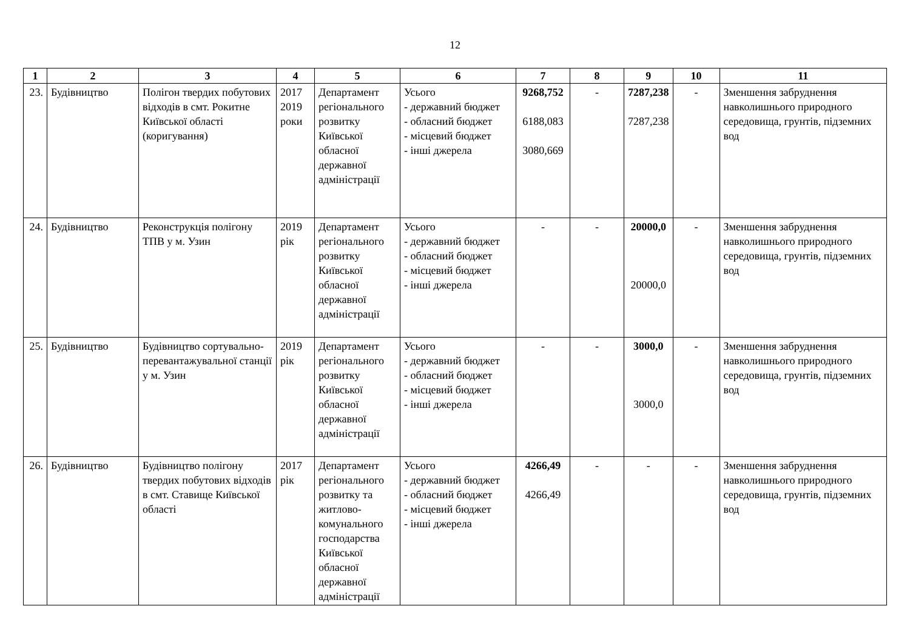12
| 1 | 2 | 3 | 4 | 5 | 6 | 7 | 8 | 9 | 10 | 11 |
| --- | --- | --- | --- | --- | --- | --- | --- | --- | --- | --- |
| 23. | Будівництво | Полігон твердих побутових відходів в смт. Рокитне Київської області (коригування) | 2017 2019 роки | Департамент регіонального розвитку Київської обласної державної адміністрації | Усього - державний бюджет - обласний бюджет - місцевий бюджет - інші джерела | 9268,752 6188,083 3080,669 | - | 7287,238 7287,238 | - | Зменшення забруднення навколишнього природного середовища, грунтів, підземних вод |
| 24. | Будівництво | Реконструкція полігону ТПВ у м. Узин | 2019 рік | Департамент регіонального розвитку Київської обласної державної адміністрації | Усього - державний бюджет - обласний бюджет - місцевий бюджет - інші джерела | - | - | 20000,0 20000,0 | - | Зменшення забруднення навколишнього природного середовища, грунтів, підземних вод |
| 25. | Будівництво | Будівництво сортувально-перевантажувальної станції у м. Узин | 2019 рік | Департамент регіонального розвитку Київської обласної державної адміністрації | Усього - державний бюджет - обласний бюджет - місцевий бюджет - інші джерела | - | - | 3000,0 3000,0 | - | Зменшення забруднення навколишнього природного середовища, грунтів, підземних вод |
| 26. | Будівництво | Будівництво полігону твердих побутових відходів в смт. Ставище Київської області | 2017 рік | Департамент регіонального розвитку та житлово-комунального господарства Київської обласної державної адміністрації | Усього - державний бюджет - обласний бюджет - місцевий бюджет - інші джерела | 4266,49 4266,49 | - | - | - | Зменшення забруднення навколишнього природного середовища, грунтів, підземних вод |